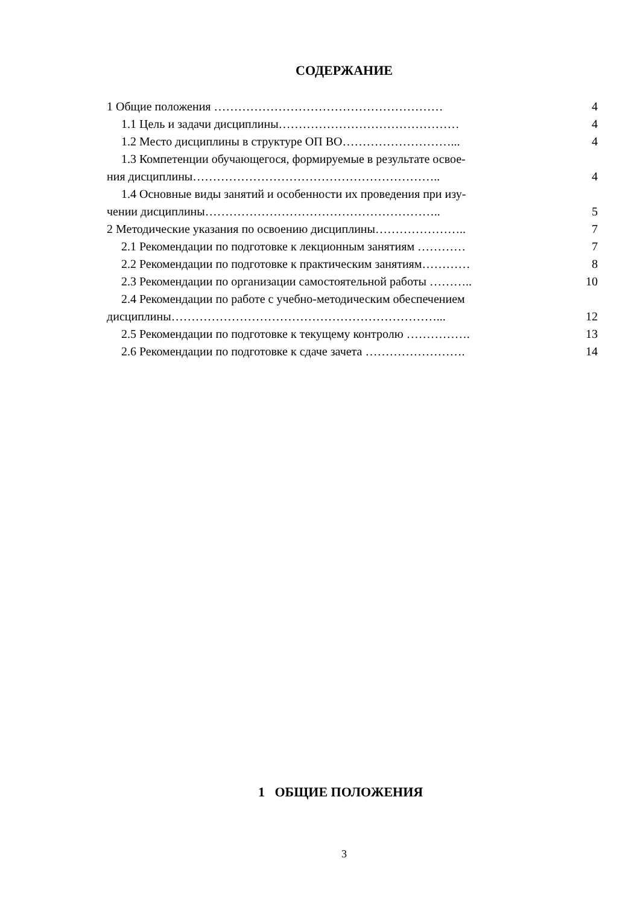СОДЕРЖАНИЕ
1 Общие положения ………………………………………………… 4
1.1 Цель и задачи дисциплины……………………………………… 4
1.2 Место дисциплины в структуре ОП ВО………………………... 4
1.3 Компетенции обучающегося, формируемые в результате освое-
ния дисциплины…………………………………………………….. 4
1.4 Основные виды занятий и особенности их проведения при изу-
чении дисциплины………………………………………………….. 5
2 Методические указания по освоению дисциплины………………….. 7
2.1 Рекомендации по подготовке к лекционным занятиям ………… 7
2.2 Рекомендации по подготовке к практическим занятиям………… 8
2.3 Рекомендации по организации самостоятельной работы ……….. 10
2.4 Рекомендации по работе с учебно-методическим обеспечением
дисциплины…………………………………………………………... 12
2.5 Рекомендации по подготовке к текущему контролю ……………. 13
2.6 Рекомендации по подготовке к сдаче зачета ……………………. 14
1 ОБЩИЕ ПОЛОЖЕНИЯ
3